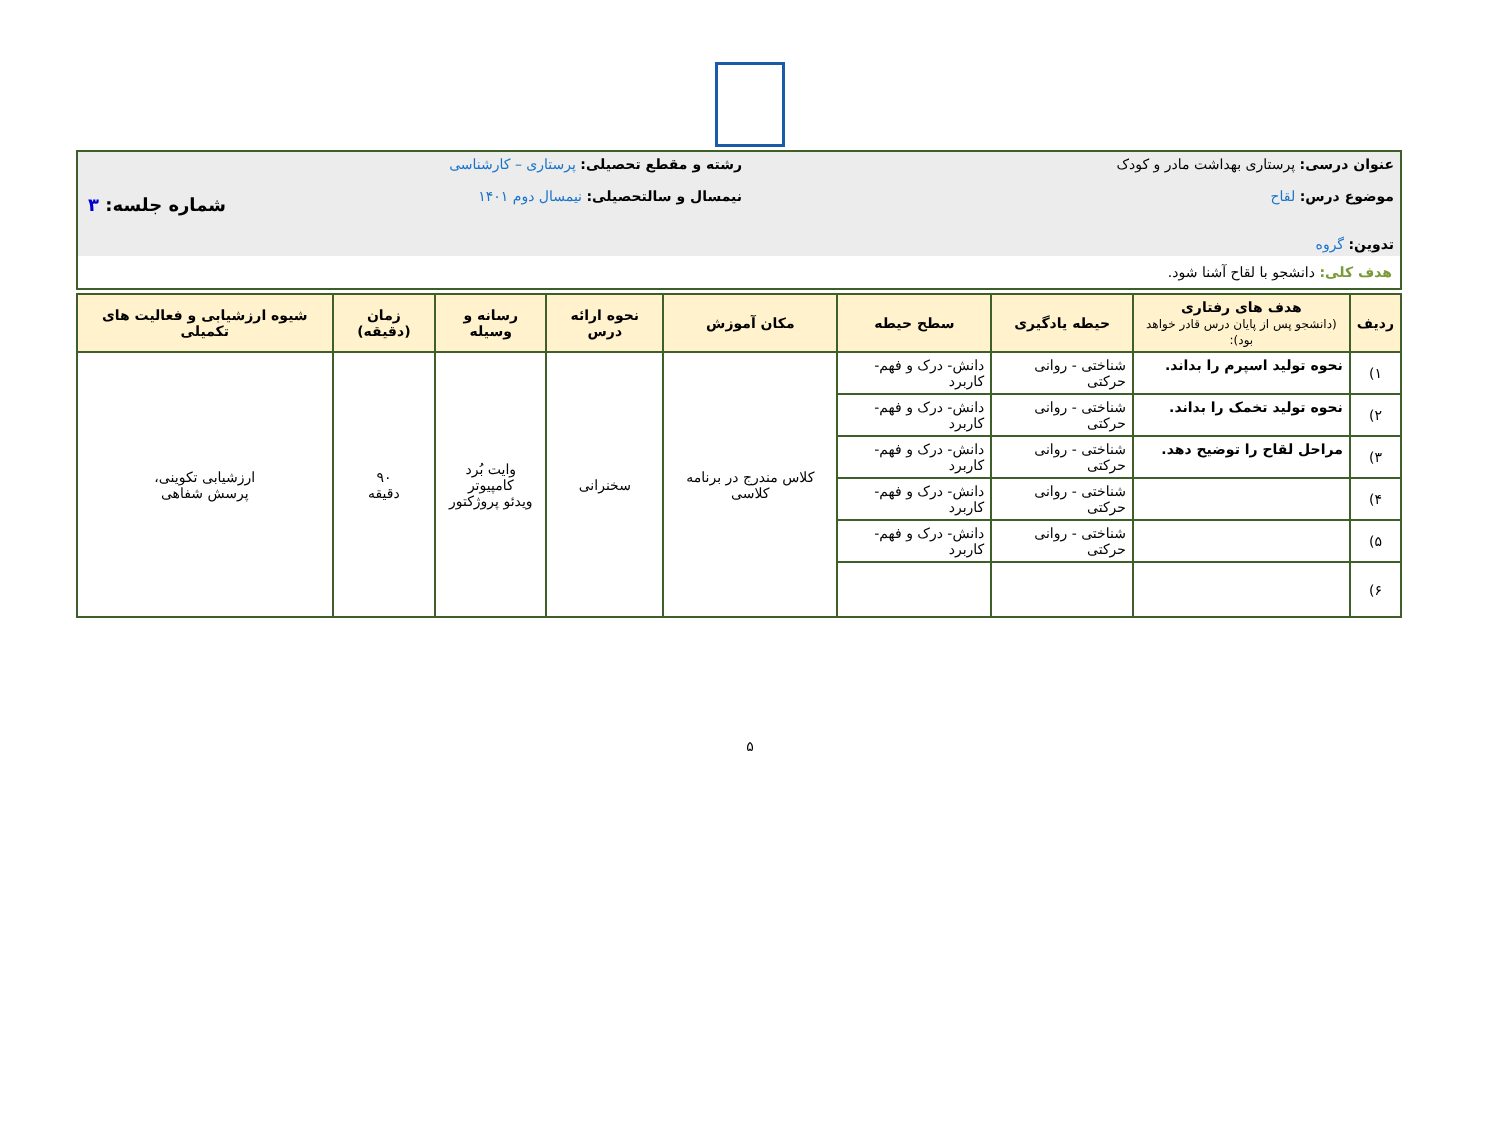| عنوان درسی: پرستاری بهداشت مادر و کودک موضوع درس: لقاح تدوین: گروه | رشته و مقطع تحصیلی: پرستاری – کارشناسی نیمسال و سالتحصیلی: نیمسال دوم ۱۴۰۱ | شماره جلسه: ۳ |
| هدف کلی: دانشجو با لقاح آشنا شود. | | |
| ردیف | هدف های رفتاری (دانشجو پس از پایان درس قادر خواهد بود): | حیطه یادگیری | سطح حیطه | مکان آموزش | نحوه ارائه درس | رسانه و وسیله | زمان (دقیقه) | شیوه ارزشیابی و فعالیت های تکمیلی |
| --- | --- | --- | --- | --- | --- | --- | --- | --- |
| ۱) | نحوه تولید اسپرم را بداند. | شناختی - روانی حرکتی | دانش- درک و فهم- کاربرد | کلاس مندرج در برنامه کلاسی | سخنرانی | وایت بُرد کامپیوتر ویدئو پروژکتور | ۹۰ دقیقه | ارزشیابی تکوینی، پرسش شفاهی |
| ۲) | نحوه تولید تخمک را بداند. | شناختی - روانی حرکتی | دانش- درک و فهم- کاربرد | | | | | |
| ۳) | مراحل لقاح را توضیح دهد. | شناختی - روانی حرکتی | دانش- درک و فهم- کاربرد | | | | | |
| ۴) | | شناختی - روانی حرکتی | دانش- درک و فهم- کاربرد | | | | | |
| ۵) | | شناختی - روانی حرکتی | دانش- درک و فهم- کاربرد | | | | | |
| ۶) | | | | | | | | |
۵